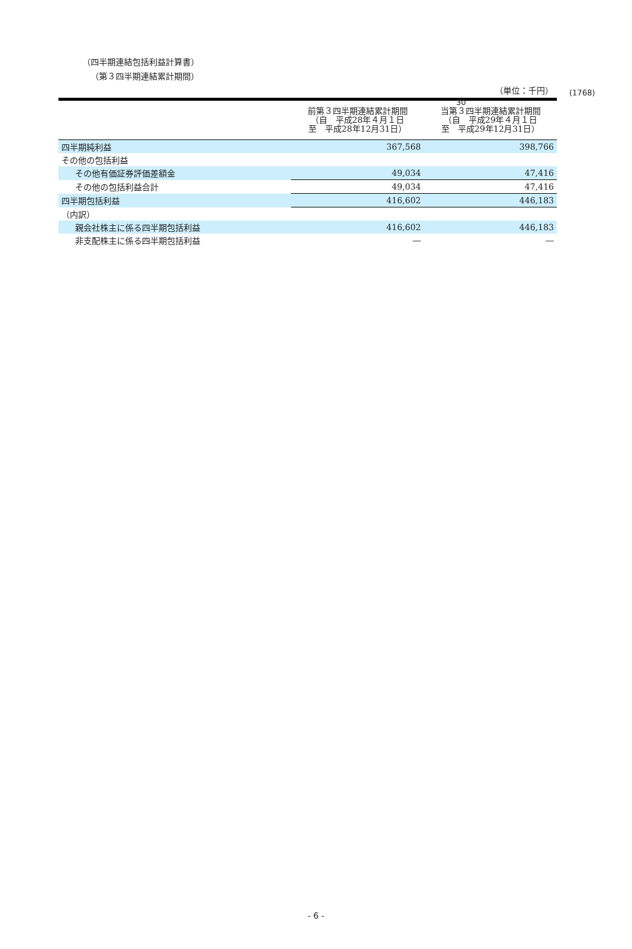(1768)
30
（四半期連結包括利益計算書）
（第３四半期連結累計期間）
（単位：千円）
| | 前第３四半期連結累計期間 （自 平成28年４月１日 至 平成28年12月31日） | 当第３四半期連結累計期間 （自 平成29年４月１日 至 平成29年12月31日） |
| --- | --- | --- |
| 四半期純利益 | 367,568 | 398,766 |
| その他の包括利益 | | |
| その他有価証券評価差額金 | 49,034 | 47,416 |
| その他の包括利益合計 | 49,034 | 47,416 |
| 四半期包括利益 | 416,602 | 446,183 |
| （内訳） | | |
| 親会社株主に係る四半期包括利益 | 416,602 | 446,183 |
| 非支配株主に係る四半期包括利益 | ― | ― |
- 6 -